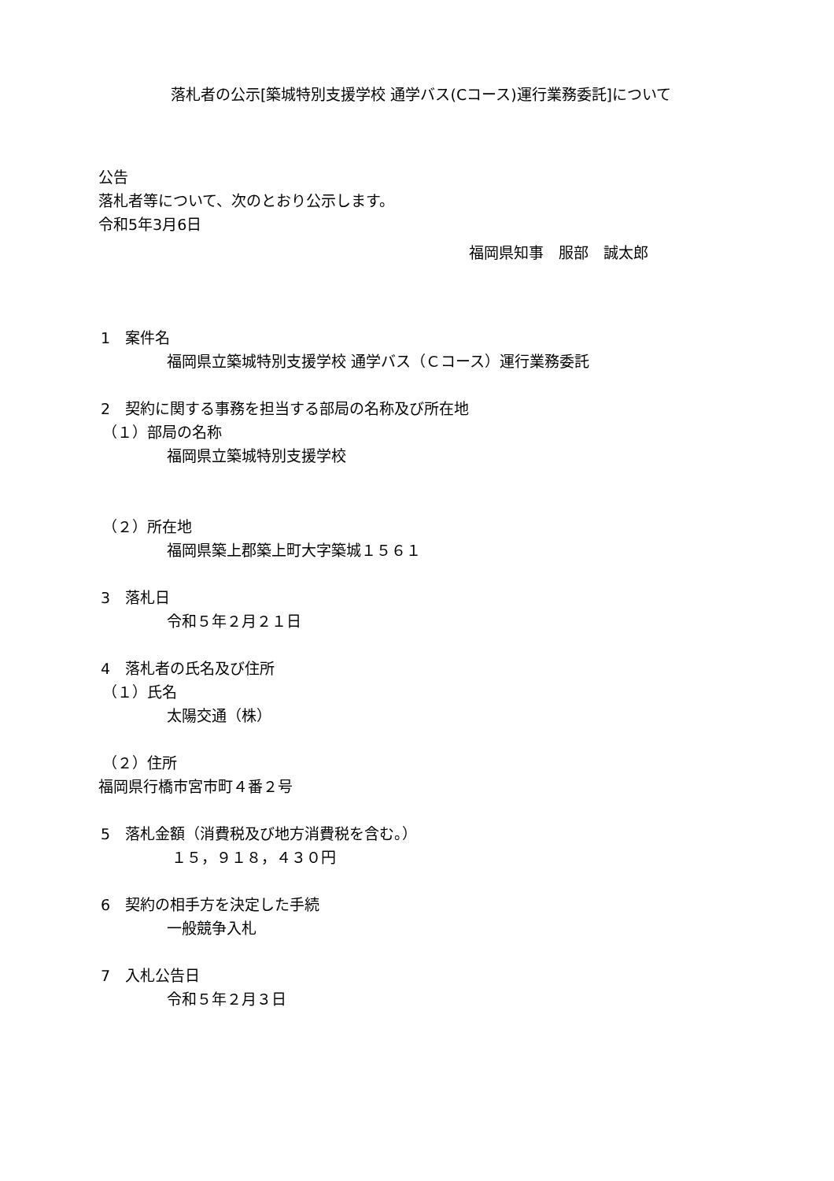落札者の公示[築城特別支援学校 通学バス(Cコース)運行業務委託]について
公告
落札者等について、次のとおり公示します。
令和5年3月6日
福岡県知事　服部　誠太郎
1　案件名
福岡県立築城特別支援学校 通学バス（Ｃコース）運行業務委託
2　契約に関する事務を担当する部局の名称及び所在地
（１）部局の名称
福岡県立築城特別支援学校
（２）所在地
福岡県築上郡築上町大字築城１５６１
3　落札日
令和５年２月２１日
4　落札者の氏名及び住所
（１）氏名
太陽交通（株）
（２）住所
福岡県行橋市宮市町４番２号
5　落札金額（消費税及び地方消費税を含む。）
１５，９１８，４３０円
6　契約の相手方を決定した手続
一般競争入札
7　入札公告日
令和５年２月３日